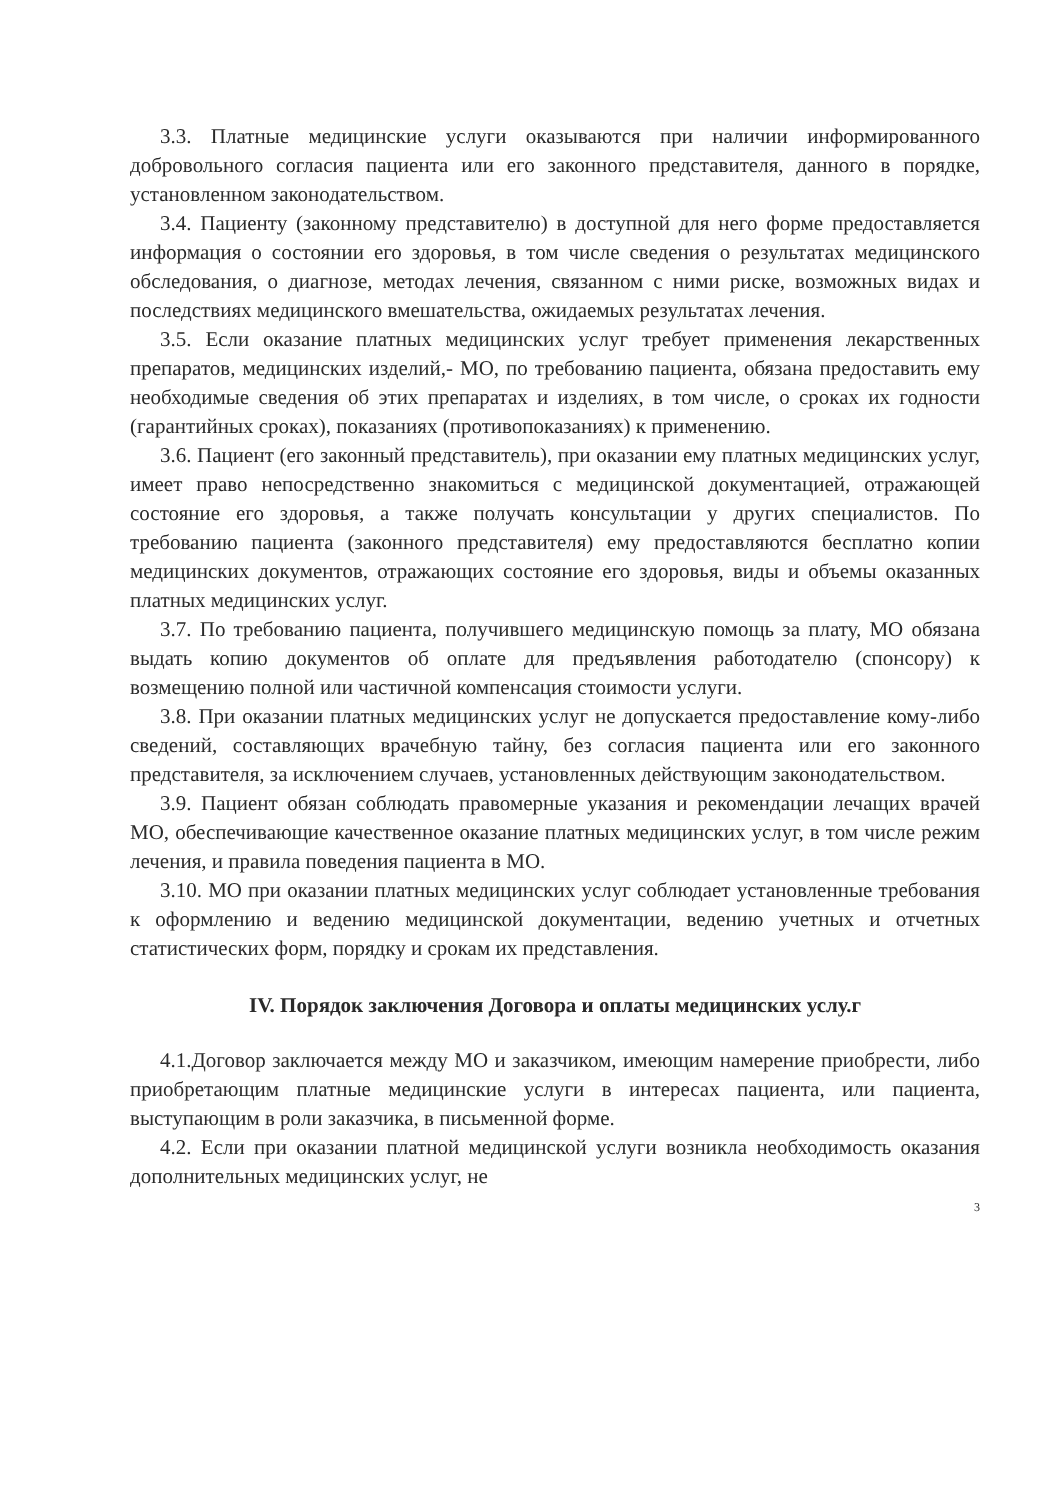3.3. Платные медицинские услуги оказываются при наличии информированного добровольного согласия пациента или его законного представителя, данного в порядке, установленном законодательством.
3.4. Пациенту (законному представителю) в доступной для него форме предоставляется информация о состоянии его здоровья, в том числе сведения о результатах медицинского обследования, о диагнозе, методах лечения, связанном с ними риске, возможных видах и последствиях медицинского вмешательства, ожидаемых результатах лечения.
3.5. Если оказание платных медицинских услуг требует применения лекарственных препаратов, медицинских изделий,- МО, по требованию пациента, обязана предоставить ему необходимые сведения об этих препаратах и изделиях, в том числе, о сроках их годности (гарантийных сроках), показаниях (противопоказаниях) к применению.
3.6. Пациент (его законный представитель), при оказании ему платных медицинских услуг, имеет право непосредственно знакомиться с медицинской документацией, отражающей состояние его здоровья, а также получать консультации у других специалистов. По требованию пациента (законного представителя) ему предоставляются бесплатно копии медицинских документов, отражающих состояние его здоровья, виды и объемы оказанных платных медицинских услуг.
3.7. По требованию пациента, получившего медицинскую помощь за плату, МО обязана выдать копию документов об оплате для предъявления работодателю (спонсору) к возмещению полной или частичной компенсация стоимости услуги.
3.8. При оказании платных медицинских услуг не допускается предоставление кому-либо сведений, составляющих врачебную тайну, без согласия пациента или его законного представителя, за исключением случаев, установленных действующим законодательством.
3.9. Пациент обязан соблюдать правомерные указания и рекомендации лечащих врачей МО, обеспечивающие качественное оказание платных медицинских услуг, в том числе режим лечения, и правила поведения пациента в МО.
3.10. МО при оказании платных медицинских услуг соблюдает установленные требования к оформлению и ведению медицинской документации, ведению учетных и отчетных статистических форм, порядку и срокам их представления.
IV. Порядок заключения Договора и оплаты медицинских услу.г
4.1.Договор заключается между МО и заказчиком, имеющим намерение приобрести, либо приобретающим платные медицинские услуги в интересах пациента, или пациента, выступающим в роли заказчика, в письменной форме.
4.2. Если при оказании платной медицинской услуги возникла необходимость оказания дополнительных медицинских услуг, не
3